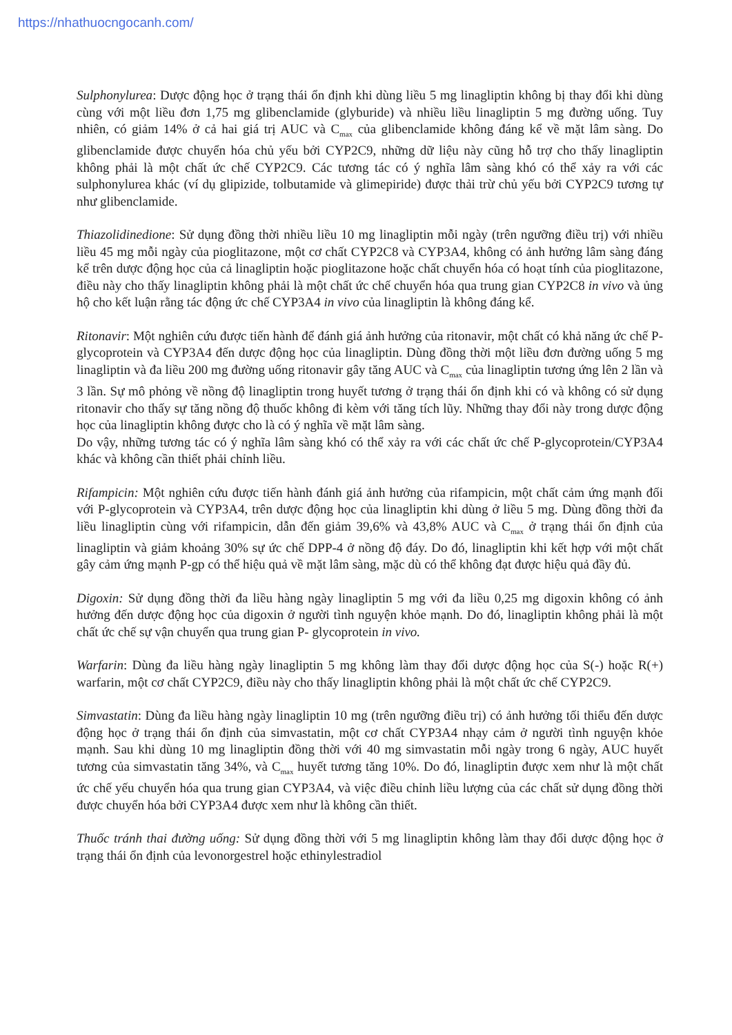https://nhathuocngocanh.com/
Sulphonylurea: Dược động học ở trạng thái ổn định khi dùng liều 5 mg linagliptin không bị thay đổi khi dùng cùng với một liều đơn 1,75 mg glibenclamide (glyburide) và nhiều liều linagliptin 5 mg đường uống. Tuy nhiên, có giảm 14% ở cả hai giá trị AUC và C<sub>max</sub> của glibenclamide không đáng kể về mặt lâm sàng. Do glibenclamide được chuyển hóa chủ yếu bởi CYP2C9, những dữ liệu này cũng hỗ trợ cho thấy linagliptin không phải là một chất ức chế CYP2C9. Các tương tác có ý nghĩa lâm sàng khó có thể xảy ra với các sulphonylurea khác (ví dụ glipizide, tolbutamide và glimepiride) được thải trừ chủ yếu bởi CYP2C9 tương tự như glibenclamide.
Thiazolidinedione: Sử dụng đồng thời nhiều liều 10 mg linagliptin mỗi ngày (trên ngưỡng điều trị) với nhiều liều 45 mg mỗi ngày của pioglitazone, một cơ chất CYP2C8 và CYP3A4, không có ảnh hưởng lâm sàng đáng kể trên dược động học của cả linagliptin hoặc pioglitazone hoặc chất chuyển hóa có hoạt tính của pioglitazone, điều này cho thấy linagliptin không phải là một chất ức chế chuyển hóa qua trung gian CYP2C8 in vivo và ủng hộ cho kết luận rằng tác động ức chế CYP3A4 in vivo của linagliptin là không đáng kể.
Ritonavir: Một nghiên cứu được tiến hành để đánh giá ảnh hưởng của ritonavir, một chất có khả năng ức chế P-glycoprotein và CYP3A4 đến dược động học của linagliptin. Dùng đồng thời một liều đơn đường uống 5 mg linagliptin và đa liều 200 mg đường uống ritonavir gây tăng AUC và C<sub>max</sub> của linagliptin tương ứng lên 2 lần và 3 lần. Sự mô phỏng về nồng độ linagliptin trong huyết tương ở trạng thái ổn định khi có và không có sử dụng ritonavir cho thấy sự tăng nồng độ thuốc không đi kèm với tăng tích lũy. Những thay đổi này trong dược động học của linagliptin không được cho là có ý nghĩa về mặt lâm sàng.
Do vậy, những tương tác có ý nghĩa lâm sàng khó có thể xảy ra với các chất ức chế P-glycoprotein/CYP3A4 khác và không cần thiết phải chỉnh liều.
Rifampicin: Một nghiên cứu được tiến hành đánh giá ảnh hưởng của rifampicin, một chất cảm ứng mạnh đối với P-glycoprotein và CYP3A4, trên dược động học của linagliptin khi dùng ở liều 5 mg. Dùng đồng thời đa liều linagliptin cùng với rifampicin, dẫn đến giảm 39,6% và 43,8% AUC và C<sub>max</sub> ở trạng thái ổn định của linagliptin và giảm khoảng 30% sự ức chế DPP-4 ở nồng độ đáy. Do đó, linagliptin khi kết hợp với một chất gây cảm ứng mạnh P-gp có thể hiệu quả về mặt lâm sàng, mặc dù có thể không đạt được hiệu quả đầy đủ.
Digoxin: Sử dụng đồng thời đa liều hàng ngày linagliptin 5 mg với đa liều 0,25 mg digoxin không có ảnh hưởng đến dược động học của digoxin ở người tình nguyện khỏe mạnh. Do đó, linagliptin không phải là một chất ức chế sự vận chuyển qua trung gian P- glycoprotein in vivo.
Warfarin: Dùng đa liều hàng ngày linagliptin 5 mg không làm thay đổi dược động học của S(-) hoặc R(+) warfarin, một cơ chất CYP2C9, điều này cho thấy linagliptin không phải là một chất ức chế CYP2C9.
Simvastatin: Dùng đa liều hàng ngày linagliptin 10 mg (trên ngưỡng điều trị) có ảnh hưởng tối thiểu đến dược động học ở trạng thái ổn định của simvastatin, một cơ chất CYP3A4 nhạy cảm ở người tình nguyện khỏe mạnh. Sau khi dùng 10 mg linagliptin đồng thời với 40 mg simvastatin mỗi ngày trong 6 ngày, AUC huyết tương của simvastatin tăng 34%, và C<sub>max</sub> huyết tương tăng 10%. Do đó, linagliptin được xem như là một chất ức chế yếu chuyển hóa qua trung gian CYP3A4, và việc điều chỉnh liều lượng của các chất sử dụng đồng thời được chuyển hóa bởi CYP3A4 được xem như là không cần thiết.
Thuốc tránh thai đường uống: Sử dụng đồng thời với 5 mg linagliptin không làm thay đổi dược động học ở trạng thái ổn định của levonorgestrel hoặc ethinylestradiol